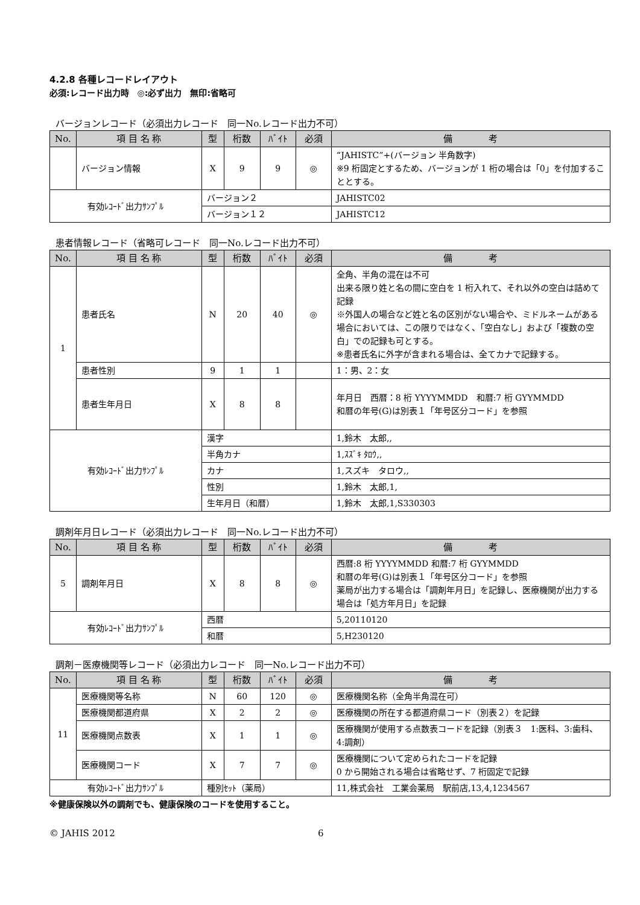4.2.8 各種レコードレイアウト
必須:レコード出力時　◎:必ず出力　無印:省略可
バージョンレコード（必須出力レコード　同一No.レコード出力不可）
| No. | 項 目 名 称 | 型 | 桁数 | ﾊﾞｲﾄ | 必須 | 備 考 |
| --- | --- | --- | --- | --- | --- | --- |
| | バージョン情報 | X | 9 | 9 | ◎ | “JAHISTC”+(バージョン 半角数字) ※9 桁固定とするため、バージョンが 1 桁の場合は「0」を付加することとする。 |
| 有効ﾚｺｰﾄﾞ出力ｻﾝﾌﾟﾙ | | バージョン２ | | | | JAHISTC02 |
| | | バージョン１２ | | | | JAHISTC12 |
患者情報レコード（省略可レコード　同一No.レコード出力不可）
| No. | 項 目 名 称 | 型 | 桁数 | ﾊﾞｲﾄ | 必須 | 備 考 |
| --- | --- | --- | --- | --- | --- | --- |
| 1 | 患者氏名 | N | 20 | 40 | ◎ | 全角、半角の混在は不可 出来る限り姓と名の間に空白を 1 桁入れて、それ以外の空白は詰めて記録 ※外国人の場合など姓と名の区別がない場合や、ミドルネームがある場合においては、この限りではなく、「空白なし」および「複数の空白」での記録も可とする。 ※患者氏名に外字が含まれる場合は、全てカナで記録する。 |
| | 患者性別 | 9 | 1 | 1 | | 1：男、2：女 |
| | 患者生年月日 | X | 8 | 8 | | 年月日 西暦：8 桁 YYYYMMDD 和暦:7 桁 GYYMMDD 和暦の年号(G)は別表１「年号区分コード」を参照 |
| 有効ﾚｺｰﾄﾞ出力ｻﾝﾌﾟﾙ | | 漢字 | | | | 1,鈴木 太郎,, |
| | | 半角カナ | | | | 1,ｽｽﾞｷ ﾀﾛｳ,, |
| | | カナ | | | | 1,スズキ タロウ,, |
| | | 性別 | | | | 1,鈴木 太郎,1, |
| | | 生年月日（和暦） | | | | 1,鈴木 太郎,1,S330303 |
調剤年月日レコード（必須出力レコード　同一No.レコード出力不可）
| No. | 項 目 名 称 | 型 | 桁数 | ﾊﾞｲﾄ | 必須 | 備 考 |
| --- | --- | --- | --- | --- | --- | --- |
| 5 | 調剤年月日 | X | 8 | 8 | ◎ | 西暦:8 桁 YYYYMMDD 和暦:7 桁 GYYMMDD 和暦の年号(G)は別表１「年号区分コード」を参照 薬局が出力する場合は「調剤年月日」を記録し、医療機関が出力する場合は「処方年月日」を記録 |
| 有効ﾚｺｰﾄﾞ出力ｻﾝﾌﾟﾙ | | 西暦 | | | | 5,20110120 |
| | | 和暦 | | | | 5,H230120 |
調剤－医療機関等レコード（必須出力レコード　同一No.レコード出力不可）
| No. | 項 目 名 称 | 型 | 桁数 | ﾊﾞｲﾄ | 必須 | 備 考 |
| --- | --- | --- | --- | --- | --- | --- |
| 11 | 医療機関等名称 | N | 60 | 120 | ◎ | 医療機関名称（全角半角混在可） |
| | 医療機関都道府県 | X | 2 | 2 | ◎ | 医療機関の所在する都道府県コード（別表２）を記録 |
| | 医療機関点数表 | X | 1 | 1 | ◎ | 医療機関が使用する点数表コードを記録（別表３ 1:医科、3:歯科、4:調剤） |
| | 医療機関コード | X | 7 | 7 | ◎ | 医療機関について定められたコードを記録 0 から開始される場合は省略せず、7 桁固定で記録 |
| 有効ﾚｺｰﾄﾞ出力ｻﾝﾌﾟﾙ | | 種別ｾｯﾄ（薬局） | | | | 11,株式会社 工業会薬局 駅前店,13,4,1234567 |
※健康保険以外の調剤でも、健康保険のコードを使用すること。
© JAHIS 2012 6